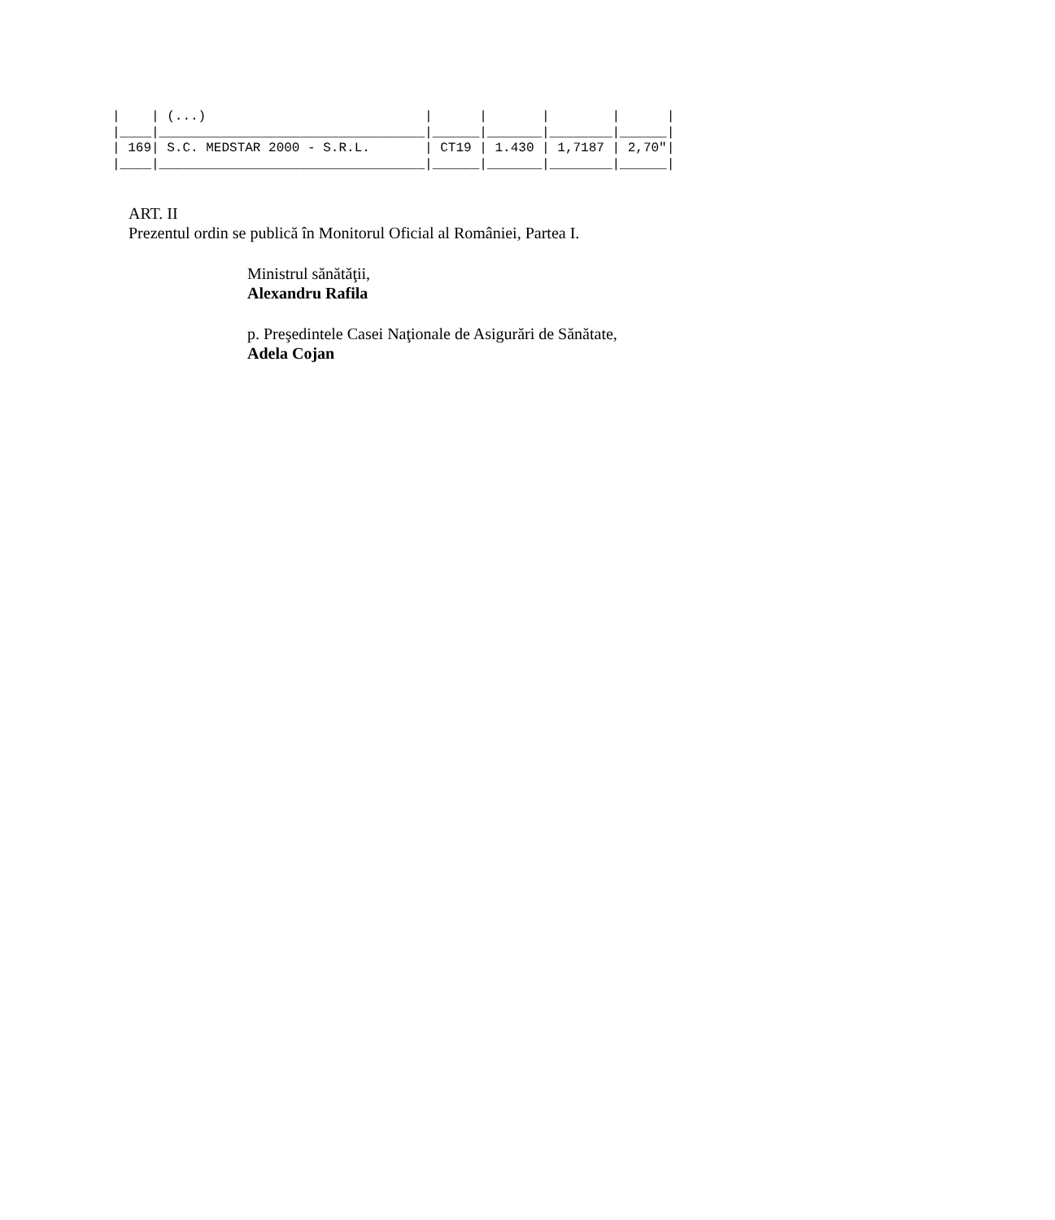|    | (...)                            |      |       |        |      |
|____|__________________________________|______|_______|________|______|
| 169| S.C. MEDSTAR 2000 - S.R.L.       | CT19 | 1.430 | 1,7187 | 2,70"|
|____|__________________________________|______|_______|________|______|
ART. II
Prezentul ordin se publică în Monitorul Oficial al României, Partea I.
Ministrul sănătăţii,
Alexandru Rafila
p. Preşedintele Casei Naţionale de Asigurări de Sănătate,
Adela Cojan